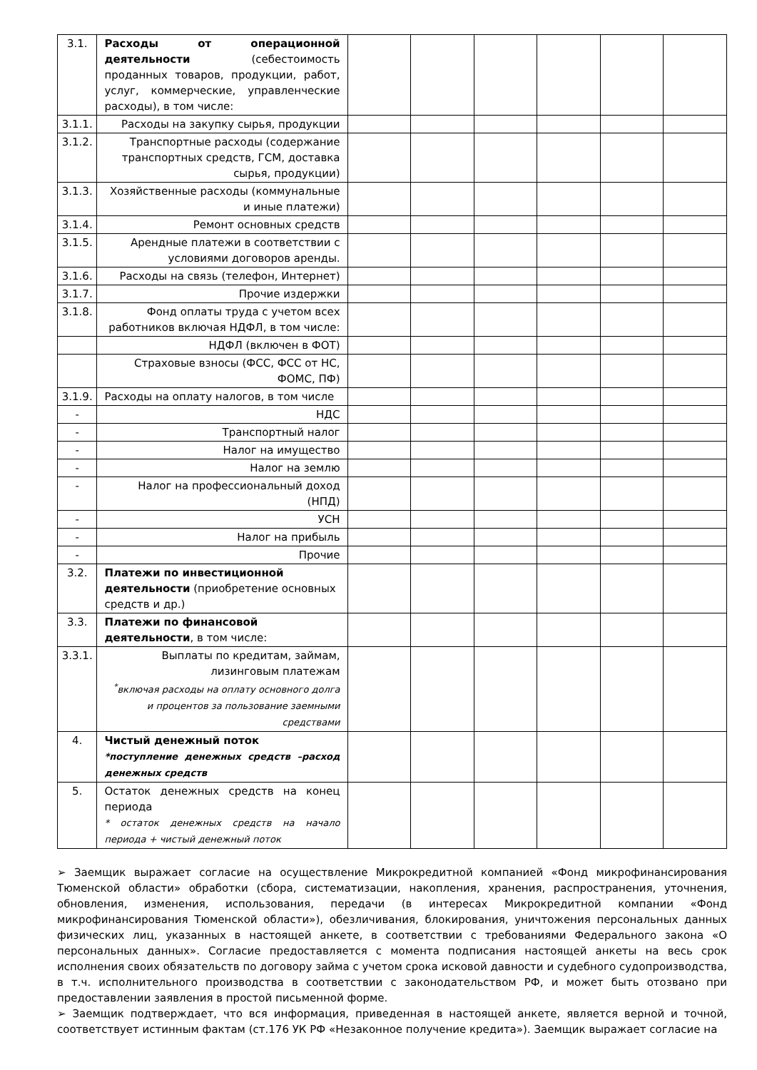| 3.1. | Расходы от операционной деятельности (себестоимость проданных товаров, продукции, работ, услуг, коммерческие, управленческие расходы), в том числе: | | | | | | |
| 3.1.1. | Расходы на закупку сырья, продукции | | | | | | |
| 3.1.2. | Транспортные расходы (содержание транспортных средств, ГСМ, доставка сырья, продукции) | | | | | | |
| 3.1.3. | Хозяйственные расходы (коммунальные и иные платежи) | | | | | | |
| 3.1.4. | Ремонт основных средств | | | | | | |
| 3.1.5. | Арендные платежи в соответствии с условиями договоров аренды. | | | | | | |
| 3.1.6. | Расходы на связь (телефон, Интернет) | | | | | | |
| 3.1.7. | Прочие издержки | | | | | | |
| 3.1.8. | Фонд оплаты труда с учетом всех работников включая НДФЛ, в том числе: | | | | | | |
| | НДФЛ (включен в ФОТ) | | | | | | |
| | Страховые взносы (ФСС, ФСС от НС, ФОМС, ПФ) | | | | | | |
| 3.1.9. | Расходы на оплату налогов, в том числе | | | | | | |
| - | НДС | | | | | | |
| - | Транспортный налог | | | | | | |
| - | Налог на имущество | | | | | | |
| - | Налог на землю | | | | | | |
| - | Налог на профессиональный доход (НПД) | | | | | | |
| - | УСН | | | | | | |
| - | Налог на прибыль | | | | | | |
| - | Прочие | | | | | | |
| 3.2. | Платежи по инвестиционной деятельности (приобретение основных средств и др.) | | | | | | |
| 3.3. | Платежи по финансовой деятельности , в том числе: | | | | | | |
| 3.3.1. | Выплаты по кредитам, займам, лизинговым платежам <sup>*</sup> включая расходы на оплату основного долга и процентов за пользование заемными средствами | | | | | | |
| 4. | Чистый денежный поток *поступление денежных средств –расход денежных средств | | | | | | |
| 5. | Остаток денежных средств на конец периода * остаток денежных средств на начало периода + чистый денежный поток | | | | | | |
➢ Заемщик выражает согласие на осуществление Микрокредитной компанией «Фонд микрофинансирования Тюменской области» обработки (сбора, систематизации, накопления, хранения, распространения, уточнения, обновления, изменения, использования, передачи (в интересах Микрокредитной компании «Фонд микрофинансирования Тюменской области»), обезличивания, блокирования, уничтожения персональных данных физических лиц, указанных в настоящей анкете, в соответствии с требованиями Федерального закона «О персональных данных». Согласие предоставляется с момента подписания настоящей анкеты на весь срок исполнения своих обязательств по договору займа с учетом срока исковой давности и судебного судопроизводства, в т.ч. исполнительного производства в соответствии с законодательством РФ, и может быть отозвано при предоставлении заявления в простой письменной форме.
➢ Заемщик подтверждает, что вся информация, приведенная в настоящей анкете, является верной и точной, соответствует истинным фактам (ст.176 УК РФ «Незаконное получение кредита»). Заемщик выражает согласие на